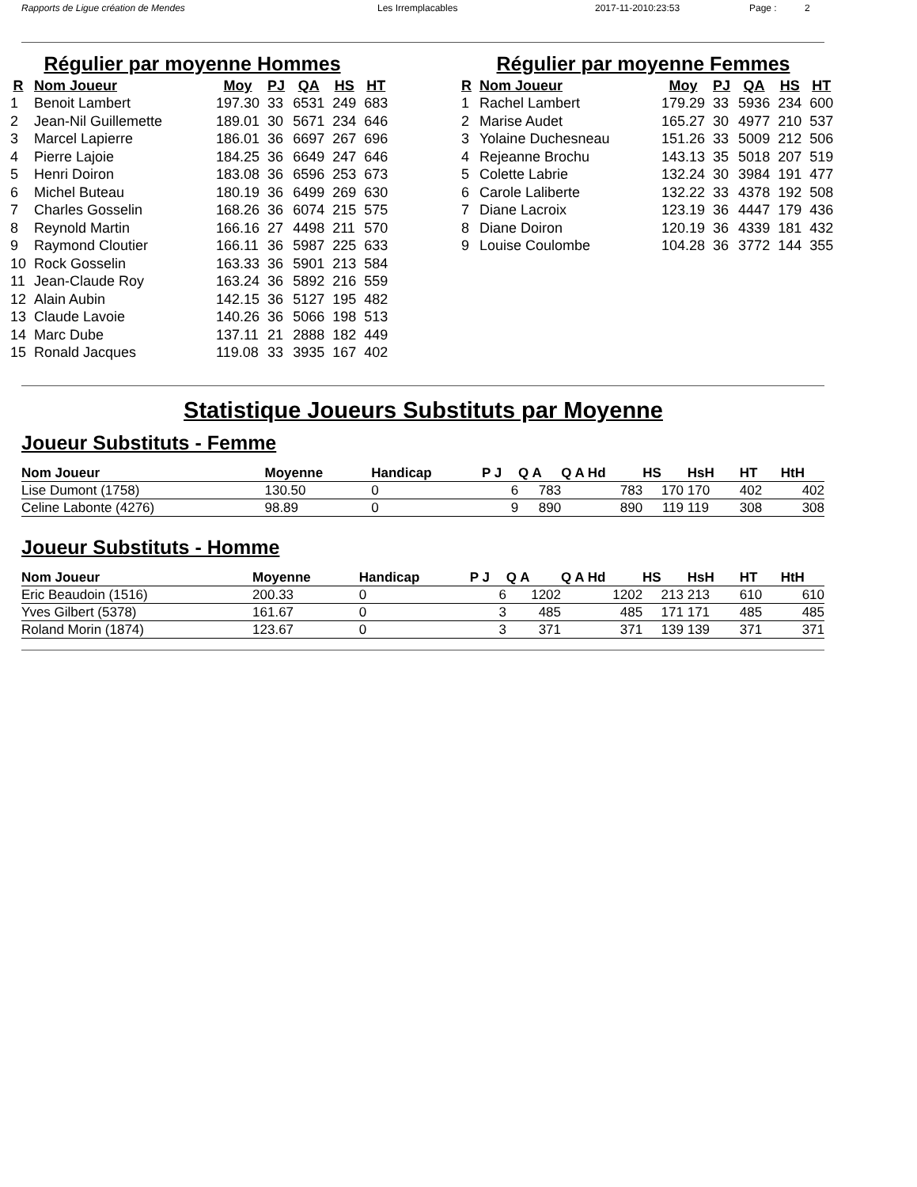Rapports de Ligue création de Mendes Les Irremplacables 2017-11-2010:23:53 Page : 2
Régulier par moyenne Hommes
| R | Nom Joueur | Moy | PJ | QA | HS | HT |
| --- | --- | --- | --- | --- | --- | --- |
| 1 | Benoit Lambert | 197.30 | 33 | 6531 | 249 | 683 |
| 2 | Jean-Nil Guillemette | 189.01 | 30 | 5671 | 234 | 646 |
| 3 | Marcel Lapierre | 186.01 | 36 | 6697 | 267 | 696 |
| 4 | Pierre Lajoie | 184.25 | 36 | 6649 | 247 | 646 |
| 5 | Henri Doiron | 183.08 | 36 | 6596 | 253 | 673 |
| 6 | Michel Buteau | 180.19 | 36 | 6499 | 269 | 630 |
| 7 | Charles Gosselin | 168.26 | 36 | 6074 | 215 | 575 |
| 8 | Reynold Martin | 166.16 | 27 | 4498 | 211 | 570 |
| 9 | Raymond Cloutier | 166.11 | 36 | 5987 | 225 | 633 |
| 10 | Rock Gosselin | 163.33 | 36 | 5901 | 213 | 584 |
| 11 | Jean-Claude Roy | 163.24 | 36 | 5892 | 216 | 559 |
| 12 | Alain Aubin | 142.15 | 36 | 5127 | 195 | 482 |
| 13 | Claude Lavoie | 140.26 | 36 | 5066 | 198 | 513 |
| 14 | Marc Dube | 137.11 | 21 | 2888 | 182 | 449 |
| 15 | Ronald Jacques | 119.08 | 33 | 3935 | 167 | 402 |
Régulier par moyenne Femmes
| R | Nom Joueur | Moy | PJ | QA | HS | HT |
| --- | --- | --- | --- | --- | --- | --- |
| 1 | Rachel Lambert | 179.29 | 33 | 5936 | 234 | 600 |
| 2 | Marise Audet | 165.27 | 30 | 4977 | 210 | 537 |
| 3 | Yolaine Duchesneau | 151.26 | 33 | 5009 | 212 | 506 |
| 4 | Rejeanne Brochu | 143.13 | 35 | 5018 | 207 | 519 |
| 5 | Colette Labrie | 132.24 | 30 | 3984 | 191 | 477 |
| 6 | Carole Laliberte | 132.22 | 33 | 4378 | 192 | 508 |
| 7 | Diane Lacroix | 123.19 | 36 | 4447 | 179 | 436 |
| 8 | Diane Doiron | 120.19 | 36 | 4339 | 181 | 432 |
| 9 | Louise Coulombe | 104.28 | 36 | 3772 | 144 | 355 |
Statistique Joueurs Substituts par Moyenne
Joueur Substituts - Femme
| Nom Joueur | Moyenne | Handicap | P J | Q A | Q A Hd | HS | HsH | HT | HtH |
| --- | --- | --- | --- | --- | --- | --- | --- | --- | --- |
| Lise Dumont (1758) | 130.50 | 0 | 6 | 783 | 783 | 170 | 170 | 402 | 402 |
| Celine Labonte (4276) | 98.89 | 0 | 9 | 890 | 890 | 119 | 119 | 308 | 308 |
Joueur Substituts - Homme
| Nom Joueur | Moyenne | Handicap | P J | Q A | Q A Hd | HS | HsH | HT | HtH |
| --- | --- | --- | --- | --- | --- | --- | --- | --- | --- |
| Eric Beaudoin (1516) | 200.33 | 0 | 6 | 1202 | 1202 | 213 | 213 | 610 | 610 |
| Yves Gilbert (5378) | 161.67 | 0 | 3 | 485 | 485 | 171 | 171 | 485 | 485 |
| Roland Morin (1874) | 123.67 | 0 | 3 | 371 | 371 | 139 | 139 | 371 | 371 |